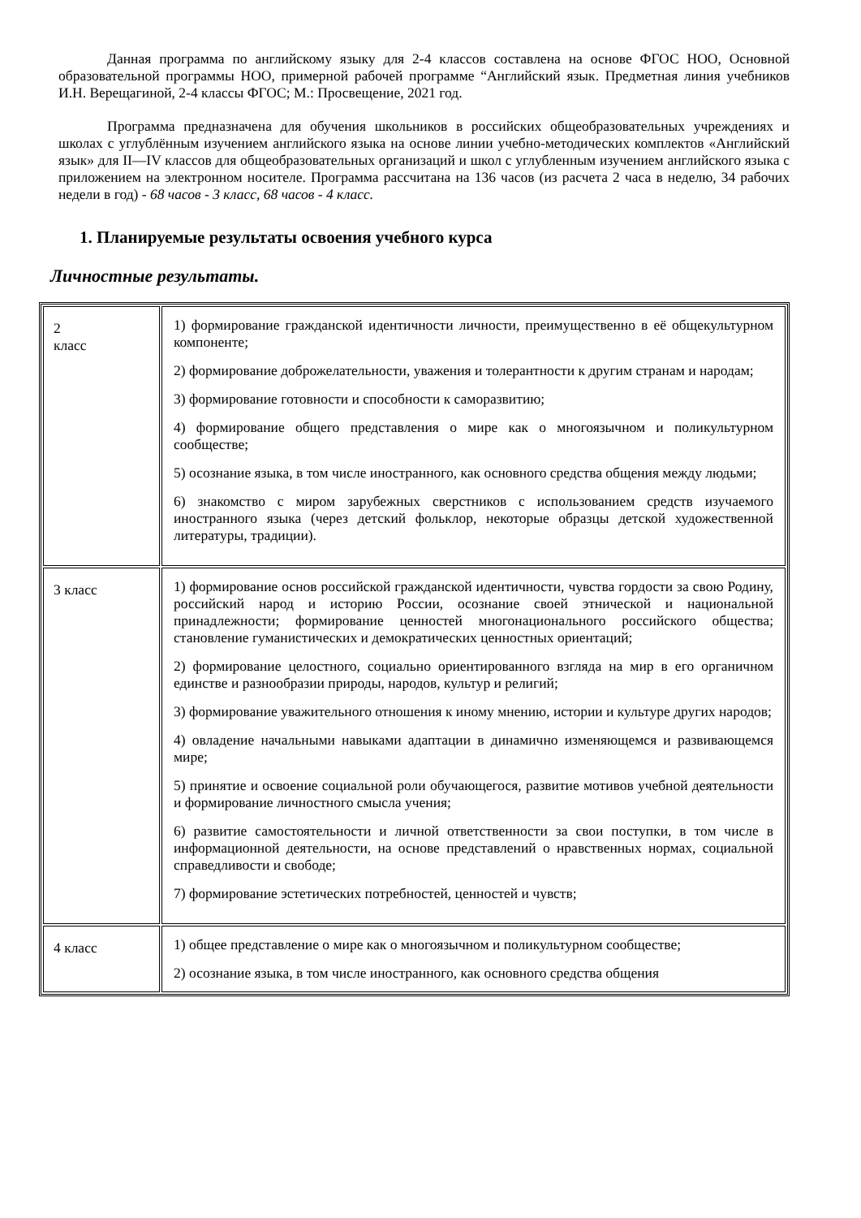Данная программа по английскому языку для 2-4 классов составлена на основе ФГОС НОО, Основной образовательной программы НОО, примерной рабочей программе “Английский язык. Предметная линия учебников И.Н. Верещагиной, 2-4 классы ФГОС; М.: Просвещение, 2021 год.
Программа предназначена для обучения школьников в российских общеобразовательных учреждениях и школах с углублённым изучением английского языка на основе линии учебно-методических комплектов «Английский язык» для II—IV классов для общеобразовательных организаций и школ с углубленным изучением английского языка с приложением на электронном носителе. Программа рассчитана на 136 часов (из расчета 2 часа в неделю, 34 рабочих недели в год) - 68 часов - 3 класс, 68 часов - 4 класс.
1. Планируемые результаты освоения учебного курса
Личностные результаты.
| 2 класс | 1) формирование гражданской идентичности личности, преимущественно в её общекультурном компоненте; 2) формирование доброжелательности, уважения и толерантности к другим странам и народам; 3) формирование готовности и способности к саморазвитию; 4) формирование общего представления о мире как о многоязычном и поликультурном сообществе; 5) осознание языка, в том числе иностранного, как основного средства общения между людьми; 6) знакомство с миром зарубежных сверстников с использованием средств изучаемого иностранного языка (через детский фольклор, некоторые образцы детской художественной литературы, традиции). |
| 3 класс | 1) формирование основ российской гражданской идентичности, чувства гордости за свою Родину, российский народ и историю России, осознание своей этнической и национальной принадлежности; формирование ценностей многонационального российского общества; становление гуманистических и демократических ценностных ориентаций; 2) формирование целостного, социально ориентированного взгляда на мир в его органичном единстве и разнообразии природы, народов, культур и религий; 3) формирование уважительного отношения к иному мнению, истории и культуре других народов; 4) овладение начальными навыками адаптации в динамично изменяющемся и развивающемся мире; 5) принятие и освоение социальной роли обучающегося, развитие мотивов учебной деятельности и формирование личностного смысла учения; 6) развитие самостоятельности и личной ответственности за свои поступки, в том числе в информационной деятельности, на основе представлений о нравственных нормах, социальной справедливости и свободе; 7) формирование эстетических потребностей, ценностей и чувств; |
| 4 класс | 1) общее представление о мире как о многоязычном и поликультурном сообществе; 2) осознание языка, в том числе иностранного, как основного средства общения |